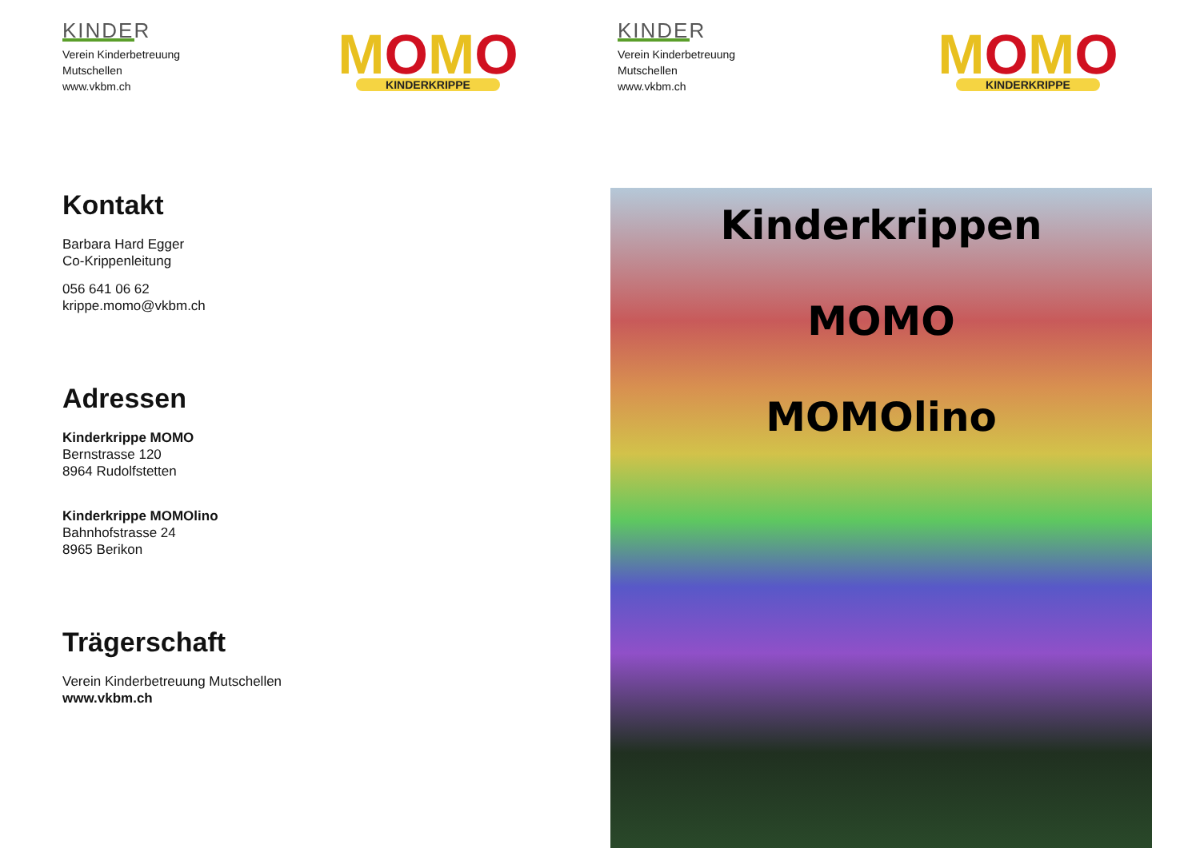KINDER
Verein Kinderbetreuung
Mutschellen
www.vkbm.ch
MOMO
KINDERKRIPPE
Kontakt
Barbara Hard Egger
Co-Krippenleitung
056 641 06 62
krippe.momo@vkbm.ch
Adressen
Kinderkrippe MOMO
Bernstrasse 120
8964 Rudolfstetten
Kinderkrippe MOMOlino
Bahnhofstrasse 24
8965 Berikon
Trägerschaft
Verein Kinderbetreuung Mutschellen
www.vkbm.ch
KINDER
Verein Kinderbetreuung
Mutschellen
www.vkbm.ch
MOMO
KINDERKRIPPE
Kinderkrippen
MOMO
MOMOlino